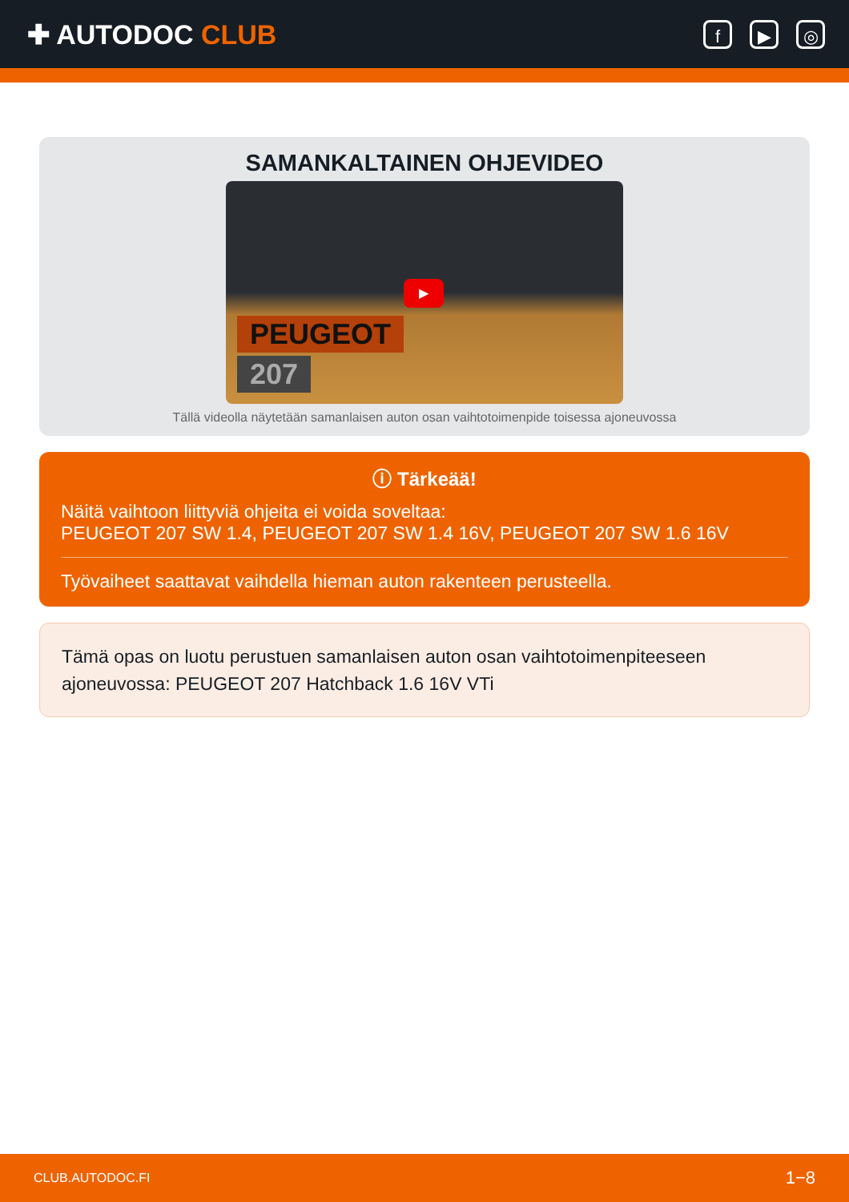✚ AUTODOC CLUB
f ▶ ◎
SAMANKALTAINEN OHJEVIDEO
▶
PEUGEOT
207
Tällä videolla näytetään samanlaisen auton osan vaihtotoimenpide toisessa ajoneuvossa
ⓘ Tärkeää!
Näitä vaihtoon liittyviä ohjeita ei voida soveltaa:
PEUGEOT 207 SW 1.4, PEUGEOT 207 SW 1.4 16V, PEUGEOT 207 SW 1.6 16V
Työvaiheet saattavat vaihdella hieman auton rakenteen perusteella.
Tämä opas on luotu perustuen samanlaisen auton osan vaihtotoimenpiteeseen ajoneuvossa: PEUGEOT 207 Hatchback 1.6 16V VTi
CLUB.AUTODOC.FI 1−8